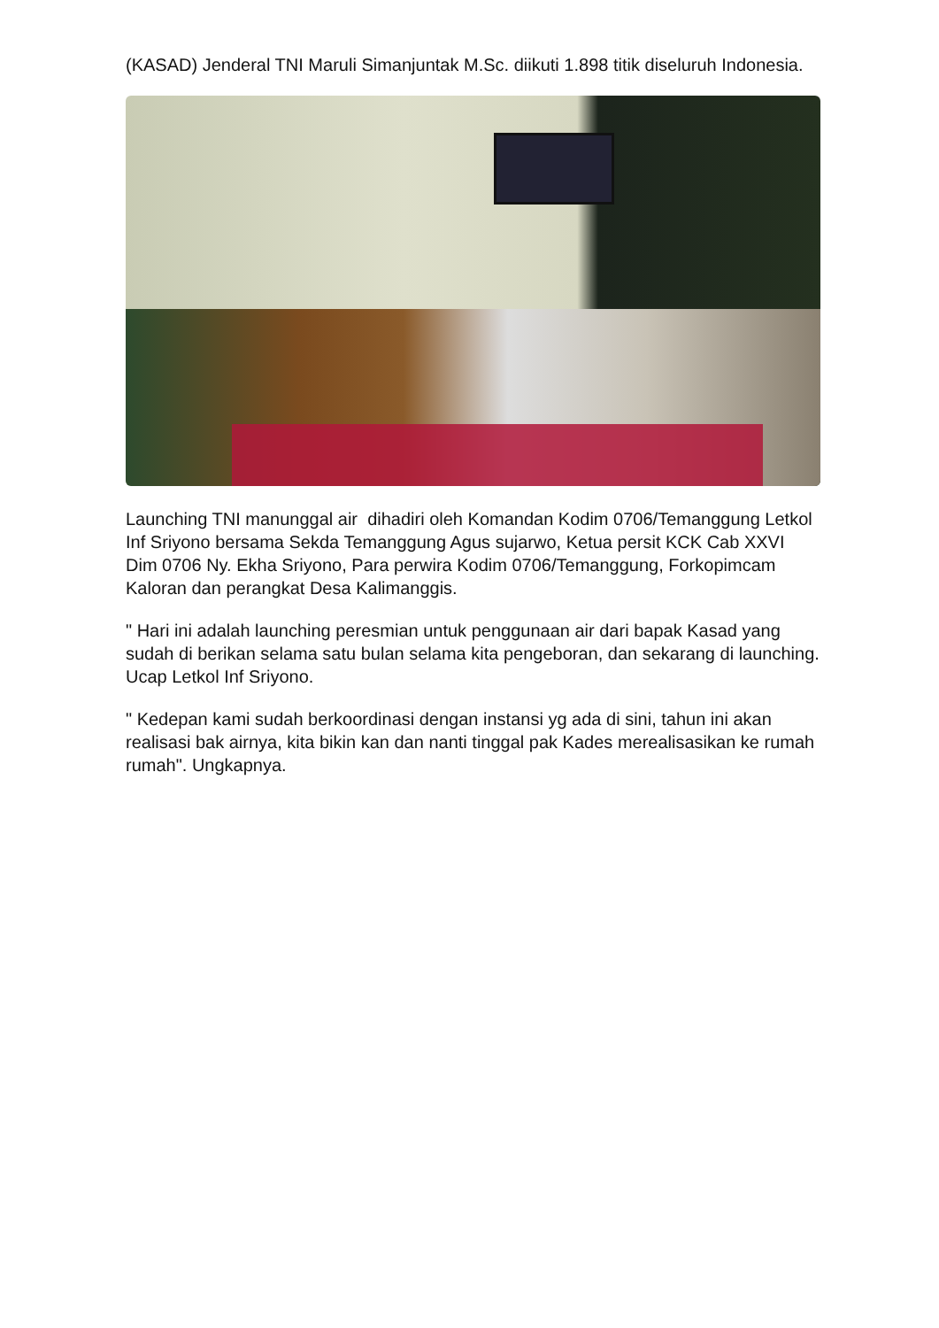(KASAD) Jenderal TNI Maruli Simanjuntak M.Sc. diikuti 1.898 titik diseluruh Indonesia.
Launching TNI manunggal air dihadiri oleh Komandan Kodim 0706/Temanggung Letkol Inf Sriyono bersama Sekda Temanggung Agus sujarwo, Ketua persit KCK Cab XXVI Dim 0706 Ny. Ekha Sriyono, Para perwira Kodim 0706/Temanggung, Forkopimcam Kaloran dan perangkat Desa Kalimanggis.
" Hari ini adalah launching peresmian untuk penggunaan air dari bapak Kasad yang sudah di berikan selama satu bulan selama kita pengeboran, dan sekarang di launching. Ucap Letkol Inf Sriyono.
" Kedepan kami sudah berkoordinasi dengan instansi yg ada di sini, tahun ini akan realisasi bak airnya, kita bikin kan dan nanti tinggal pak Kades merealisasikan ke rumah rumah". Ungkapnya.